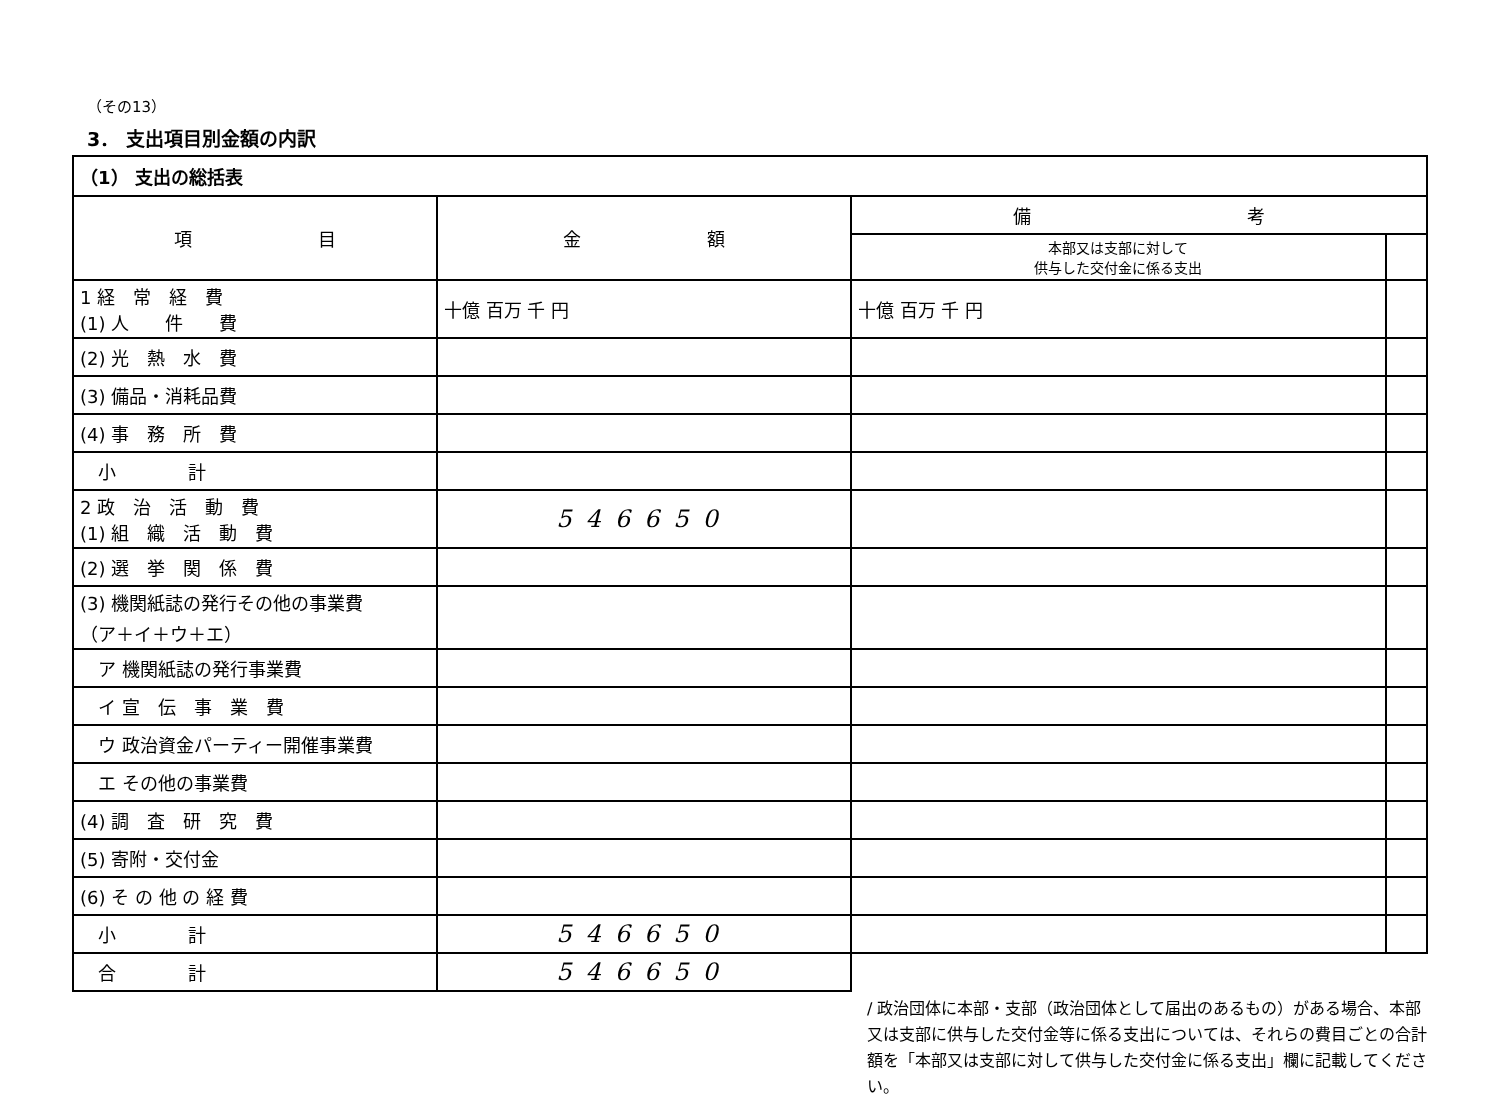（その13）
3． 支出項目別金額の内訳
| （1） 支出の総括表 | | | |
| 項 目 | 金 額 | 備 考 | |
| | | 本部又は支部に対して 供与した交付金に係る支出 | |
| 1 経 常 経 費 (1) 人 件 費 | 十億 百万 千 円 | 十億 百万 千 円 | |
| (2) 光 熱 水 費 | | | |
| (3) 備品・消耗品費 | | | |
| (4) 事 務 所 費 | | | |
| 小 計 | | | |
| 2 政 治 活 動 費 (1) 組 織 活 動 費 | 546650 | | |
| (2) 選 挙 関 係 費 | | | |
| (3) 機関紙誌の発行その他の事業費 （ア＋イ＋ウ＋エ） | | | |
| ア 機関紙誌の発行事業費 | | | |
| イ 宣 伝 事 業 費 | | | |
| ウ 政治資金パーティー開催事業費 | | | |
| エ その他の事業費 | | | |
| (4) 調 査 研 究 費 | | | |
| (5) 寄附・交付金 | | | |
| (6) そ の 他 の 経 費 | | | |
| 小 計 | 546650 | | |
| 合 計 | 546650 | | |
/ 政治団体に本部・支部（政治団体として届出のあるもの）がある場合、本部又は支部に供与した交付金等に係る支出については、それらの費目ごとの合計額を「本部又は支部に対して供与した交付金に係る支出」欄に記載してください。